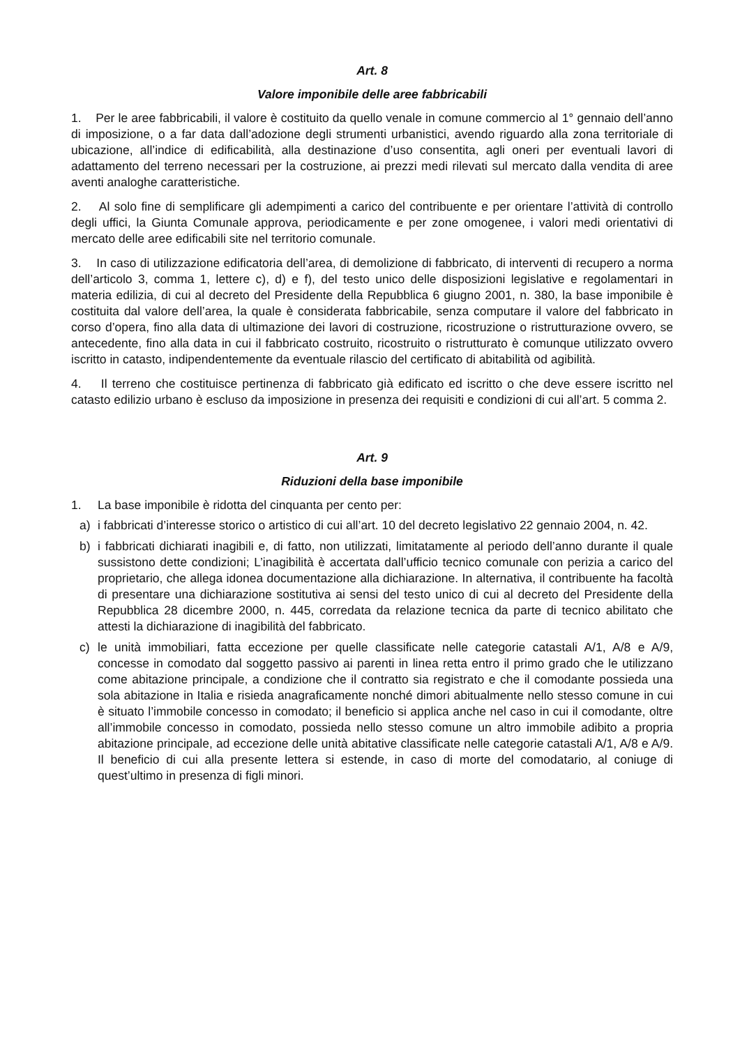Art. 8
Valore imponibile delle aree fabbricabili
1. Per le aree fabbricabili, il valore è costituito da quello venale in comune commercio al 1° gennaio dell’anno di imposizione, o a far data dall’adozione degli strumenti urbanistici, avendo riguardo alla zona territoriale di ubicazione, all’indice di edificabilità, alla destinazione d’uso consentita, agli oneri per eventuali lavori di adattamento del terreno necessari per la costruzione, ai prezzi medi rilevati sul mercato dalla vendita di aree aventi analoghe caratteristiche.
2. Al solo fine di semplificare gli adempimenti a carico del contribuente e per orientare l’attività di controllo degli uffici, la Giunta Comunale approva, periodicamente e per zone omogenee, i valori medi orientativi di mercato delle aree edificabili site nel territorio comunale.
3. In caso di utilizzazione edificatoria dell’area, di demolizione di fabbricato, di interventi di recupero a norma dell’articolo 3, comma 1, lettere c), d) e f), del testo unico delle disposizioni legislative e regolamentari in materia edilizia, di cui al decreto del Presidente della Repubblica 6 giugno 2001, n. 380, la base imponibile è costituita dal valore dell’area, la quale è considerata fabbricabile, senza computare il valore del fabbricato in corso d’opera, fino alla data di ultimazione dei lavori di costruzione, ricostruzione o ristrutturazione ovvero, se antecedente, fino alla data in cui il fabbricato costruito, ricostruito o ristrutturato è comunque utilizzato ovvero iscritto in catasto, indipendentemente da eventuale rilascio del certificato di abitabilità od agibilità.
4. Il terreno che costituisce pertinenza di fabbricato già edificato ed iscritto o che deve essere iscritto nel catasto edilizio urbano è escluso da imposizione in presenza dei requisiti e condizioni di cui all’art. 5 comma 2.
Art. 9
Riduzioni della base imponibile
1. La base imponibile è ridotta del cinquanta per cento per:
a) i fabbricati d’interesse storico o artistico di cui all’art. 10 del decreto legislativo 22 gennaio 2004, n. 42.
b) i fabbricati dichiarati inagibili e, di fatto, non utilizzati, limitatamente al periodo dell’anno durante il quale sussistono dette condizioni; L’inagibilità è accertata dall’ufficio tecnico comunale con perizia a carico del proprietario, che allega idonea documentazione alla dichiarazione. In alternativa, il contribuente ha facoltà di presentare una dichiarazione sostitutiva ai sensi del testo unico di cui al decreto del Presidente della Repubblica 28 dicembre 2000, n. 445, corredata da relazione tecnica da parte di tecnico abilitato che attesti la dichiarazione di inagibilità del fabbricato.
c) le unità immobiliari, fatta eccezione per quelle classificate nelle categorie catastali A/1, A/8 e A/9, concesse in comodato dal soggetto passivo ai parenti in linea retta entro il primo grado che le utilizzano come abitazione principale, a condizione che il contratto sia registrato e che il comodante possieda una sola abitazione in Italia e risieda anagraficamente nonché dimori abitualmente nello stesso comune in cui è situato l’immobile concesso in comodato; il beneficio si applica anche nel caso in cui il comodante, oltre all’immobile concesso in comodato, possieda nello stesso comune un altro immobile adibito a propria abitazione principale, ad eccezione delle unità abitative classificate nelle categorie catastali A/1, A/8 e A/9. Il beneficio di cui alla presente lettera si estende, in caso di morte del comodatario, al coniuge di quest’ultimo in presenza di figli minori.